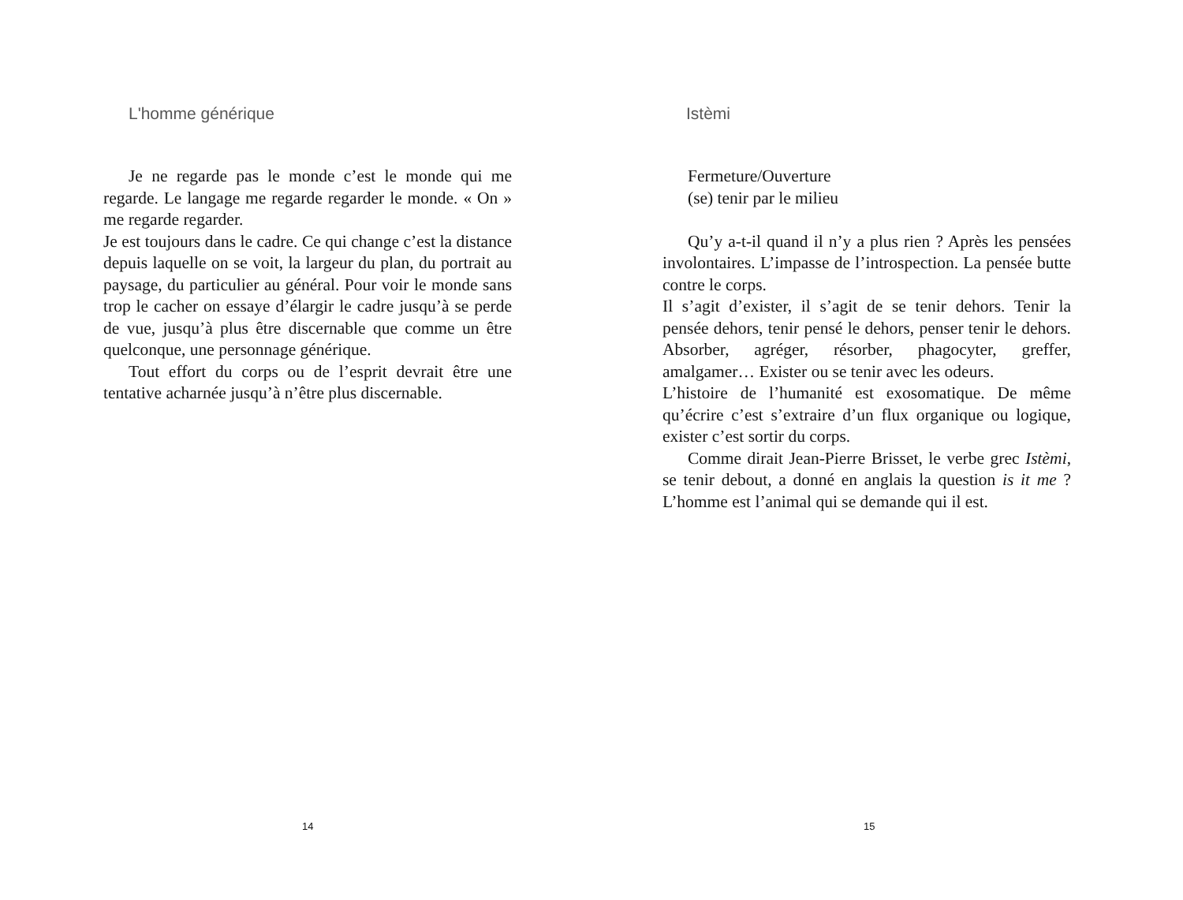L'homme générique
Je ne regarde pas le monde c’est le monde qui me regarde. Le langage me regarde regarder le monde. « On » me regarde regarder.
Je est toujours dans le cadre. Ce qui change c’est la distance depuis laquelle on se voit, la largeur du plan, du portrait au paysage, du particulier au général. Pour voir le monde sans trop le cacher on essaye d’élargir le cadre jusqu’à se perde de vue, jusqu’à plus être discernable que comme un être quelconque, une personnage générique.
Tout effort du corps ou de l’esprit devrait être une tentative acharnée jusqu’à n’être plus discernable.
14
Istèmi
Fermeture/Ouverture
(se) tenir par le milieu
Qu’y a-t-il quand il n’y a plus rien ? Après les pensées involontaires. L’impasse de l’introspection. La pensée butte contre le corps.
Il s’agit d’exister, il s’agit de se tenir dehors. Tenir la pensée dehors, tenir pensé le dehors, penser tenir le dehors. Absorber, agréger, résorber, phagocyter, greffer, amalgamer… Exister ou se tenir avec les odeurs.
L’histoire de l’humanité est exosomatique. De même qu’écrire c’est s’extraire d’un flux organique ou logique, exister c’est sortir du corps.
Comme dirait Jean-Pierre Brisset, le verbe grec Istèmi, se tenir debout, a donné en anglais la question is it me ? L’homme est l’animal qui se demande qui il est.
15